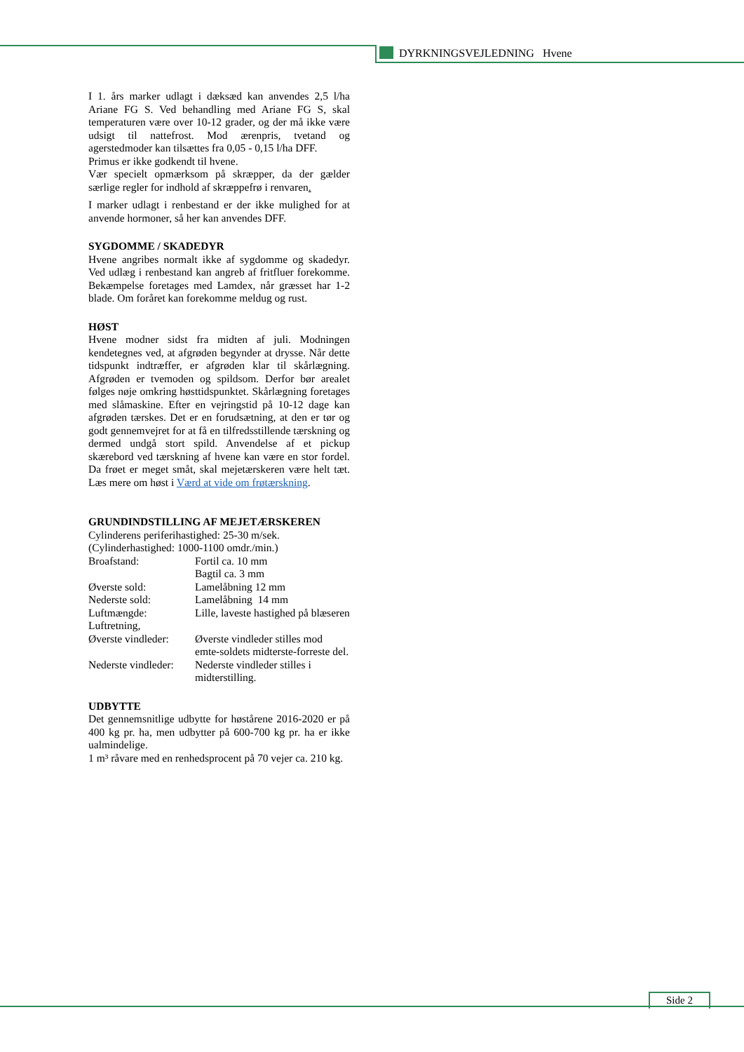DYRKNINGSVEJLEDNING Hvene
I 1. års marker udlagt i dæksæd kan anvendes 2,5 l/ha Ariane FG S. Ved behandling med Ariane FG S, skal temperaturen være over 10-12 grader, og der må ikke være udsigt til nattefrost. Mod ærenpris, tvetand og agerstedmoder kan tilsættes fra 0,05 - 0,15 l/ha DFF.
Primus er ikke godkendt til hvene.
Vær specielt opmærksom på skræpper, da der gælder særlige regler for indhold af skræppefrø i renvaren.
I marker udlagt i renbestand er der ikke mulighed for at anvende hormoner, så her kan anvendes DFF.
SYGDOMME / SKADEDYR
Hvene angribes normalt ikke af sygdomme og skadedyr. Ved udlæg i renbestand kan angreb af fritfluer forekomme. Bekæmpelse foretages med Lamdex, når græsset har 1-2 blade. Om foråret kan forekomme meldug og rust.
HØST
Hvene modner sidst fra midten af juli. Modningen kendetegnes ved, at afgrøden begynder at drysse. Når dette tidspunkt indtræffer, er afgrøden klar til skårlægning. Afgrøden er tvemoden og spildsom. Derfor bør arealet følges nøje omkring høsttidspunktet. Skårlægning foretages med slåmaskine. Efter en vejringstid på 10-12 dage kan afgrøden tærskes. Det er en forudsætning, at den er tør og godt gennemvejret for at få en tilfredsstillende tærskning og dermed undgå stort spild. Anvendelse af et pickup skærebord ved tærskning af hvene kan være en stor fordel. Da frøet er meget småt, skal mejetærskeren være helt tæt. Læs mere om høst i Værd at vide om frøtærskning.
GRUNDINDSTILLING AF MEJETÆRSKEREN
Cylinderens periferihastighed: 25-30 m/sek.
(Cylinderhastighed: 1000-1100 omdr./min.)
| Broafstand: | Fortil ca. 10 mm Bagtil ca. 3 mm |
| Øverste sold: | Lamelåbning 12 mm |
| Nederste sold: | Lamelåbning 14 mm |
| Luftmængde: | Lille, laveste hastighed på blæseren |
| Luftretning, Øverste vindleder: | Øverste vindleder stilles mod emte-soldets midterste-forreste del. |
| Nederste vindleder: | Nederste vindleder stilles i midterstilling. |
UDBYTTE
Det gennemsnitlige udbytte for høstårene 2016-2020 er på 400 kg pr. ha, men udbytter på 600-700 kg pr. ha er ikke ualmindelige.
1 m³ råvare med en renhedsprocent på 70 vejer ca. 210 kg.
Side 2